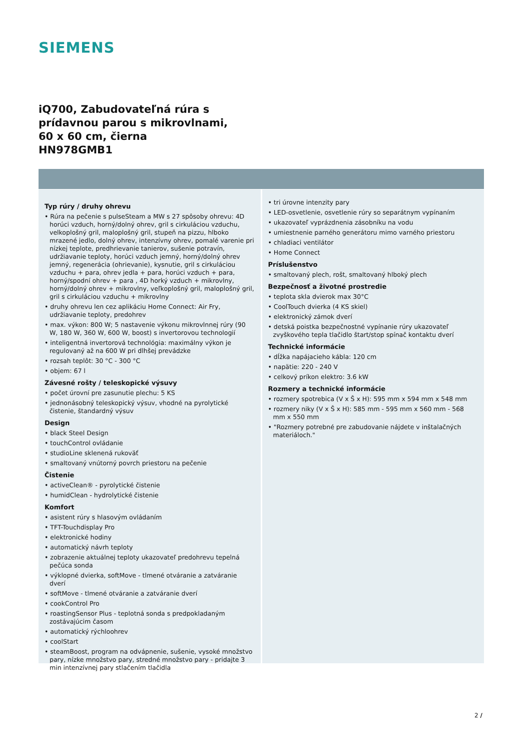SIEMENS
iQ700, Zabudovateľná rúra s
prídavnou parou s mikrovlnami,
60 x 60 cm, čierna
HN978GMB1
Typ rúry / druhy ohrevu
• Rúra na pečenie s pulseSteam a MW s 27 spôsoby ohrevu: 4D horúci vzduch, horný/dolný ohrev, gril s cirkuláciou vzduchu, velkoplošný gril, maloplošný gril, stupeň na pizzu, hlboko mrazené jedlo, dolný ohrev, intenzívny ohrev, pomalé varenie pri nízkej teplote, predhrievanie tanierov, sušenie potravín, udržiavanie teploty, horúci vzduch jemný, horný/dolný ohrev jemný, regenerácia (ohrievanie), kysnutie, gril s cirkuláciou vzduchu + para, ohrev jedla + para, horúci vzduch + para, horný/spodní ohrev + para , 4D horký vzduch + mikrovlny, horný/dolný ohrev + mikrovlny, veľkoplošný gril, maloplošný gril, gril s cirkuláciou vzduchu + mikrovlny
• druhy ohrevu len cez aplikáciu Home Connect: Air Fry, udržiavanie teploty, predohrev
• max. výkon: 800 W; 5 nastavenie výkonu mikrovlnnej rúry (90 W, 180 W, 360 W, 600 W, boost) s invertorovou technologií
• inteligentná invertorová technológia: maximálny výkon je regulovaný až na 600 W pri dlhšej prevádzke
• rozsah teplôt: 30 °C - 300 °C
• objem: 67 l
Závesné rošty / teleskopické výsuvy
• počet úrovní pre zasunutie plechu: 5 KS
• jednonásobný teleskopický výsuv, vhodné na pyrolytické čistenie, štandardný výsuv
Design
• black Steel Design
• touchControl ovládanie
• studioLine sklenená rukoväť
• smaltovaný vnútorný povrch priestoru na pečenie
Čistenie
• activeClean® - pyrolytické čistenie
• humidClean - hydrolytické čistenie
Komfort
• asistent rúry s hlasovým ovládaním
• TFT-Touchdisplay Pro
• elektronické hodiny
• automatický návrh teploty
• zobrazenie aktuálnej teploty ukazovateľ predohrevu tepelná pečúca sonda
• výklopné dvierka, softMove - tlmené otváranie a zatváranie dverí
• softMove - tlmené otváranie a zatváranie dverí
• cookControl Pro
• roastingSensor Plus - teplotná sonda s predpokladaným zostávajúcim časom
• automatický rýchloohrev
• coolStart
• steamBoost, program na odvápnenie, sušenie, vysoké množstvo pary, nízke množstvo pary, stredné množstvo pary - pridajte 3 min intenzívnej pary stlačením tlačidla
• tri úrovne intenzity pary
• LED-osvetlenie, osvetlenie rúry so separátnym vypínaním
• ukazovateľ vyprázdnenia zásobníku na vodu
• umiestnenie parného generátoru mimo varného priestoru
• chladiaci ventilátor
• Home Connect
Príslušenstvo
• smaltovaný plech, rošt, smaltovaný hlboký plech
Bezpečnosť a životné prostredie
• teplota skla dvierok max 30°C
• CoolTouch dvierka (4 KS skiel)
• elektronický zámok dverí
• detská poistka bezpečnostné vypínanie rúry ukazovateľ zvyškového tepla tlačidlo štart/stop spínač kontaktu dverí
Technické informácie
• dĺžka napájacieho kábla: 120 cm
• napätie: 220 - 240 V
• celkový príkon elektro: 3.6 kW
Rozmery a technické informácie
• rozmery spotrebica (V x Š x H): 595 mm x 594 mm x 548 mm
• rozmery niky (V x Š x H): 585 mm - 595 mm x 560 mm - 568 mm x 550 mm
• "Rozmery potrebné pre zabudovanie nájdete v inštalačných materiáloch."
2 /